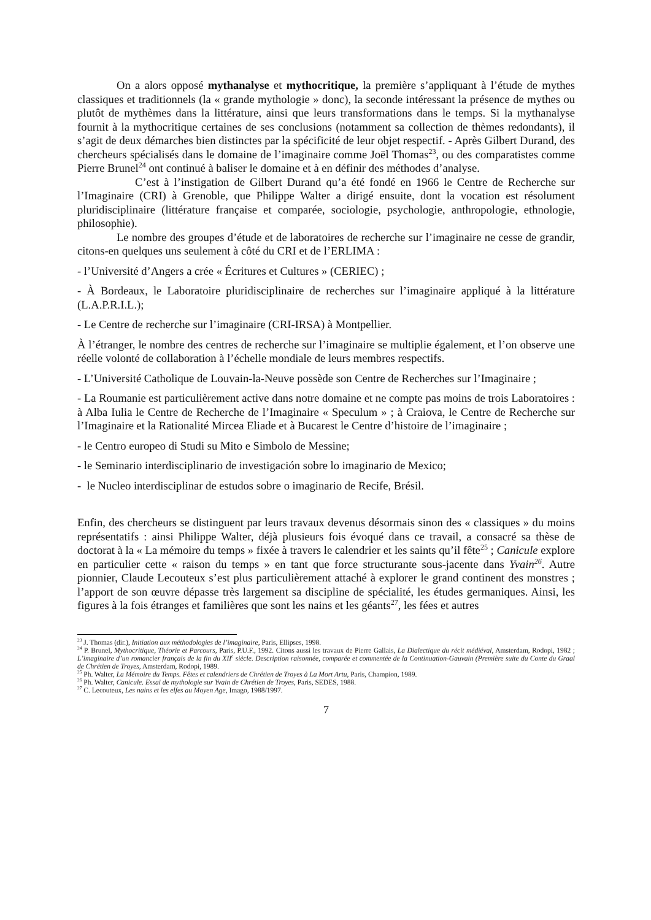On a alors opposé mythanalyse et mythocritique, la première s’appliquant à l’étude de mythes classiques et traditionnels (la « grande mythologie » donc), la seconde intéressant la présence de mythes ou plutôt de mythèmes dans la littérature, ainsi que leurs transformations dans le temps. Si la mythanalyse fournit à la mythocritique certaines de ses conclusions (notamment sa collection de thèmes redondants), il s’agit de deux démarches bien distinctes par la spécificité de leur objet respectif. - Après Gilbert Durand, des chercheurs spécialisés dans le domaine de l’imaginaire comme Joël Thomas<sup>23</sup>, ou des comparatistes comme Pierre Brunel<sup>24</sup> ont continué à baliser le domaine et à en définir des méthodes d’analyse.
C’est à l’instigation de Gilbert Durand qu’a été fondé en 1966 le Centre de Recherche sur l’Imaginaire (CRI) à Grenoble, que Philippe Walter a dirigé ensuite, dont la vocation est résolument pluridisciplinaire (littérature française et comparée, sociologie, psychologie, anthropologie, ethnologie, philosophie).
Le nombre des groupes d’étude et de laboratoires de recherche sur l’imaginaire ne cesse de grandir, citons-en quelques uns seulement à côté du CRI et de l’ERLIMA :
- l’Université d’Angers a crée « Écritures et Cultures » (CERIEC) ;
- À Bordeaux, le Laboratoire pluridisciplinaire de recherches sur l’imaginaire appliqué à la littérature (L.A.P.R.I.L.);
- Le Centre de recherche sur l’imaginaire (CRI-IRSA) à Montpellier.
À l’étranger, le nombre des centres de recherche sur l’imaginaire se multiplie également, et l’on observe une réelle volonté de collaboration à l’échelle mondiale de leurs membres respectifs.
- L’Université Catholique de Louvain-la-Neuve possède son Centre de Recherches sur l’Imaginaire ;
- La Roumanie est particulièrement active dans notre domaine et ne compte pas moins de trois Laboratoires : à Alba Iulia le Centre de Recherche de l’Imaginaire « Speculum » ; à Craiova, le Centre de Recherche sur l’Imaginaire et la Rationalité Mircea Eliade et à Bucarest le Centre d’histoire de l’imaginaire ;
- le Centro europeo di Studi su Mito e Simbolo de Messine;
- le Seminario interdisciplinario de investigación sobre lo imaginario de Mexico;
- le Nucleo interdisciplinar de estudos sobre o imaginario de Recife, Brésil.
Enfin, des chercheurs se distinguent par leurs travaux devenus désormais sinon des « classiques » du moins représentatifs : ainsi Philippe Walter, déjà plusieurs fois évoqué dans ce travail, a consacré sa thèse de doctorat à la « La mémoire du temps » fixée à travers le calendrier et les saints qu’il fête<sup>25</sup> ; Canicule explore en particulier cette « raison du temps » en tant que force structurante sous-jacente dans Yvain<sup>26</sup>. Autre pionnier, Claude Lecouteux s’est plus particulièrement attaché à explorer le grand continent des monstres ; l’apport de son œuvre dépasse très largement sa discipline de spécialité, les études germaniques. Ainsi, les figures à la fois étranges et familières que sont les nains et les géants<sup>27</sup>, les fées et autres
<sup>23</sup> J. Thomas (dir.), Initiation aux méthodologies de l’imaginaire, Paris, Ellipses, 1998.
<sup>24</sup> P. Brunel, Mythocritique, Théorie et Parcours, Paris, P.U.F., 1992. Citons aussi les travaux de Pierre Gallais, La Dialectique du récit médiéval, Amsterdam, Rodopi, 1982 ; L’imaginaire d’un romancier français de la fin du XII<sup>e</sup> siècle. Description raisonnée, comparée et commentée de la Continuation-Gauvain (Première suite du Conte du Graal de Chrétien de Troyes, Amsterdam, Rodopi, 1989.
<sup>25</sup> Ph. Walter, La Mémoire du Temps. Fêtes et calendriers de Chrétien de Troyes à La Mort Artu, Paris, Champion, 1989.
<sup>26</sup> Ph. Walter, Canicule. Essai de mythologie sur Yvain de Chrétien de Troyes, Paris, SEDES, 1988.
<sup>27</sup> C. Lecouteux, Les nains et les elfes au Moyen Age, Imago, 1988/1997.
7